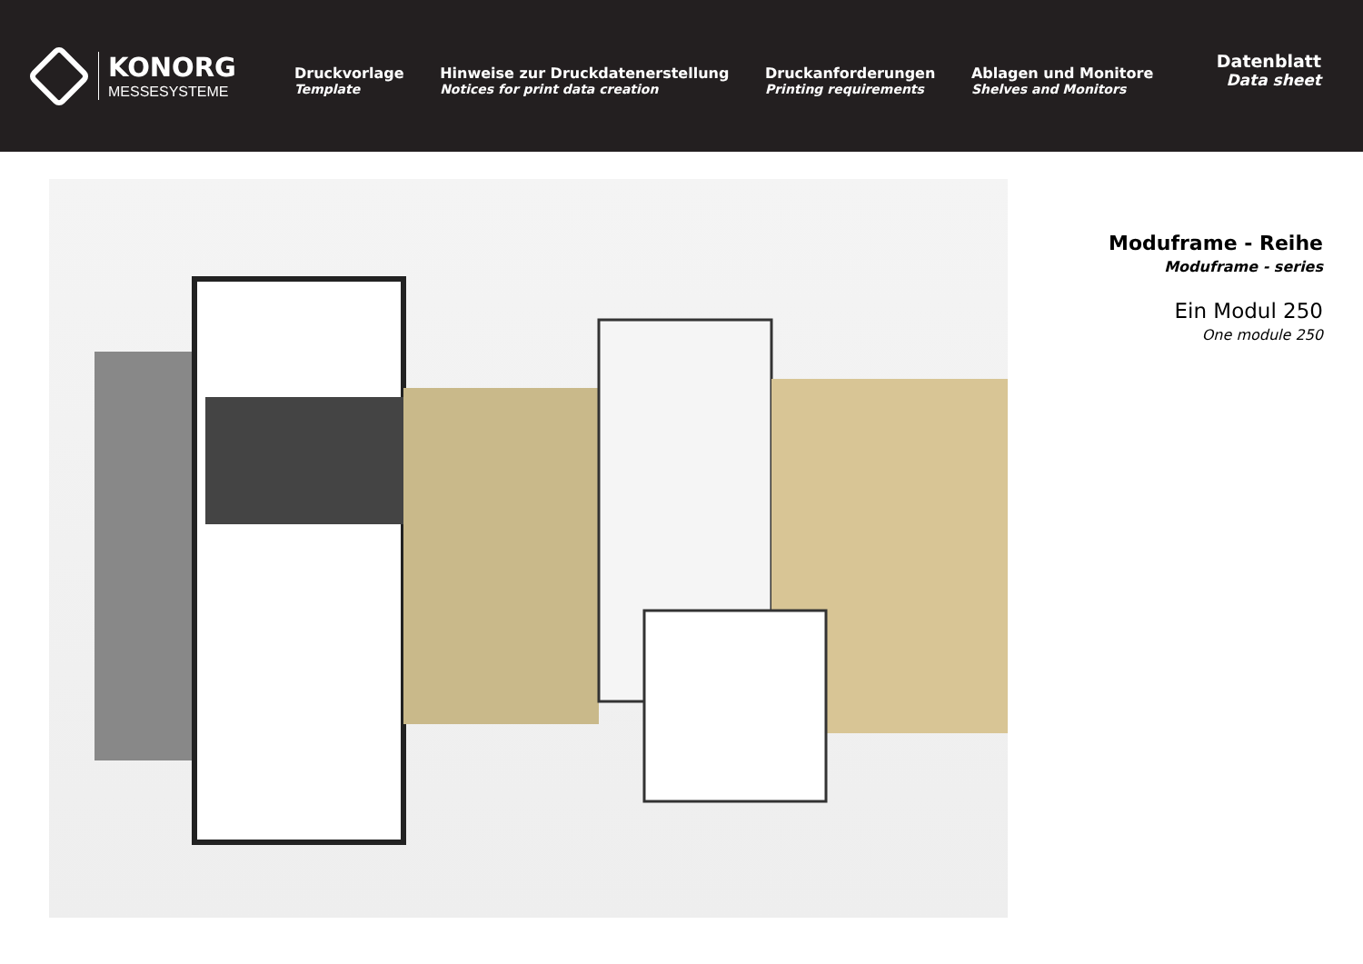KONORG
MESSESYSTEME
Druckvorlage
Template
Hinweise zur Druckdatenerstellung
Notices for print data creation
Druckanforderungen
Printing requirements
Ablagen und Monitore
Shelves and Monitors
Datenblatt
Data sheet
Moduframe - Reihe
Moduframe - series
Ein Modul 250
One module 250